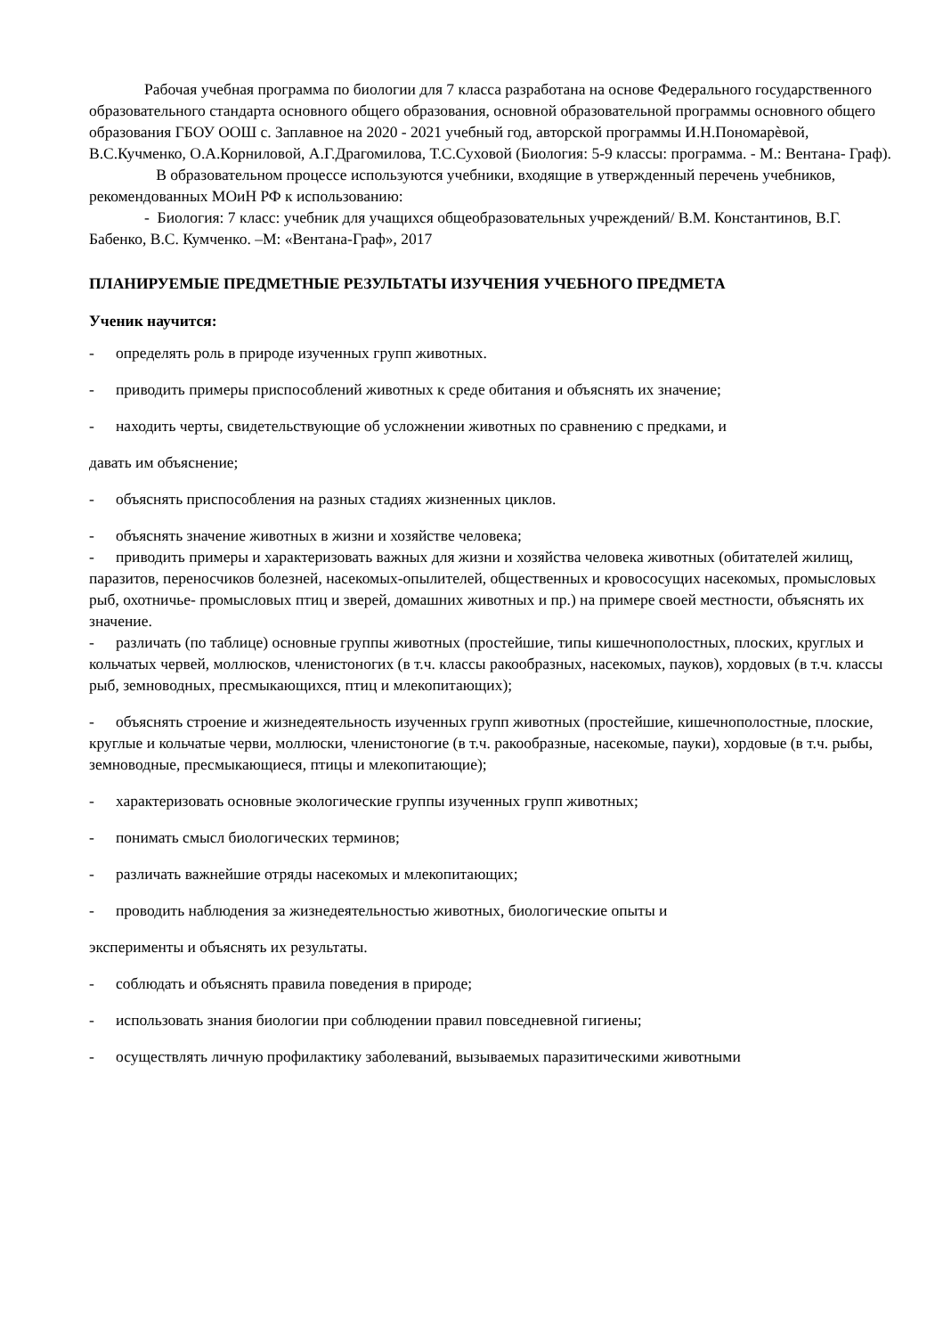Рабочая учебная программа по биологии для 7 класса разработана на основе Федерального государственного образовательного стандарта основного общего образования, основной образовательной программы основного общего образования ГБОУ ООШ с. Заплавное на 2020 - 2021 учебный год, авторской программы И.Н.Пономарѐвой, В.С.Кучменко, О.А.Корниловой, А.Г.Драгомилова, Т.С.Суховой (Биология: 5-9 классы: программа. - М.: Вентана- Граф).
В образовательном процессе используются учебники, входящие в утвержденный перечень учебников, рекомендованных МОиН РФ к использованию:
- Биология: 7 класс: учебник для учащихся общеобразовательных учреждений/ В.М. Константинов, В.Г. Бабенко, В.С. Кумченко. –М: «Вентана-Граф», 2017
ПЛАНИРУЕМЫЕ ПРЕДМЕТНЫЕ РЕЗУЛЬТАТЫ ИЗУЧЕНИЯ УЧЕБНОГО ПРЕДМЕТА
Ученик научится:
- определять роль в природе изученных групп животных.
- приводить примеры приспособлений животных к среде обитания и объяснять их значение;
- находить черты, свидетельствующие об усложнении животных по сравнению с предками, и
давать им объяснение;
- объяснять приспособления на разных стадиях жизненных циклов.
- объяснять значение животных в жизни и хозяйстве человека;
- приводить примеры и характеризовать важных для жизни и хозяйства человека животных (обитателей жилищ, паразитов, переносчиков болезней, насекомых-опылителей, общественных и кровососущих насекомых, промысловых рыб, охотничье- промысловых птиц и зверей, домашних животных и пр.) на примере своей местности, объяснять их значение.
- различать (по таблице) основные группы животных (простейшие, типы кишечнополостных, плоских, круглых и кольчатых червей, моллюсков, членистоногих (в т.ч. классы ракообразных, насекомых, пауков), хордовых (в т.ч. классы рыб, земноводных, пресмыкающихся, птиц и млекопитающих);
- объяснять строение и жизнедеятельность изученных групп животных (простейшие, кишечнополостные, плоские, круглые и кольчатые черви, моллюски, членистоногие (в т.ч. ракообразные, насекомые, пауки), хордовые (в т.ч. рыбы, земноводные, пресмыкающиеся, птицы и млекопитающие);
- характеризовать основные экологические группы изученных групп животных;
- понимать смысл биологических терминов;
- различать важнейшие отряды насекомых и млекопитающих;
- проводить наблюдения за жизнедеятельностью животных, биологические опыты и
эксперименты и объяснять их результаты.
- соблюдать и объяснять правила поведения в природе;
- использовать знания биологии при соблюдении правил повседневной гигиены;
- осуществлять личную профилактику заболеваний, вызываемых паразитическими животными